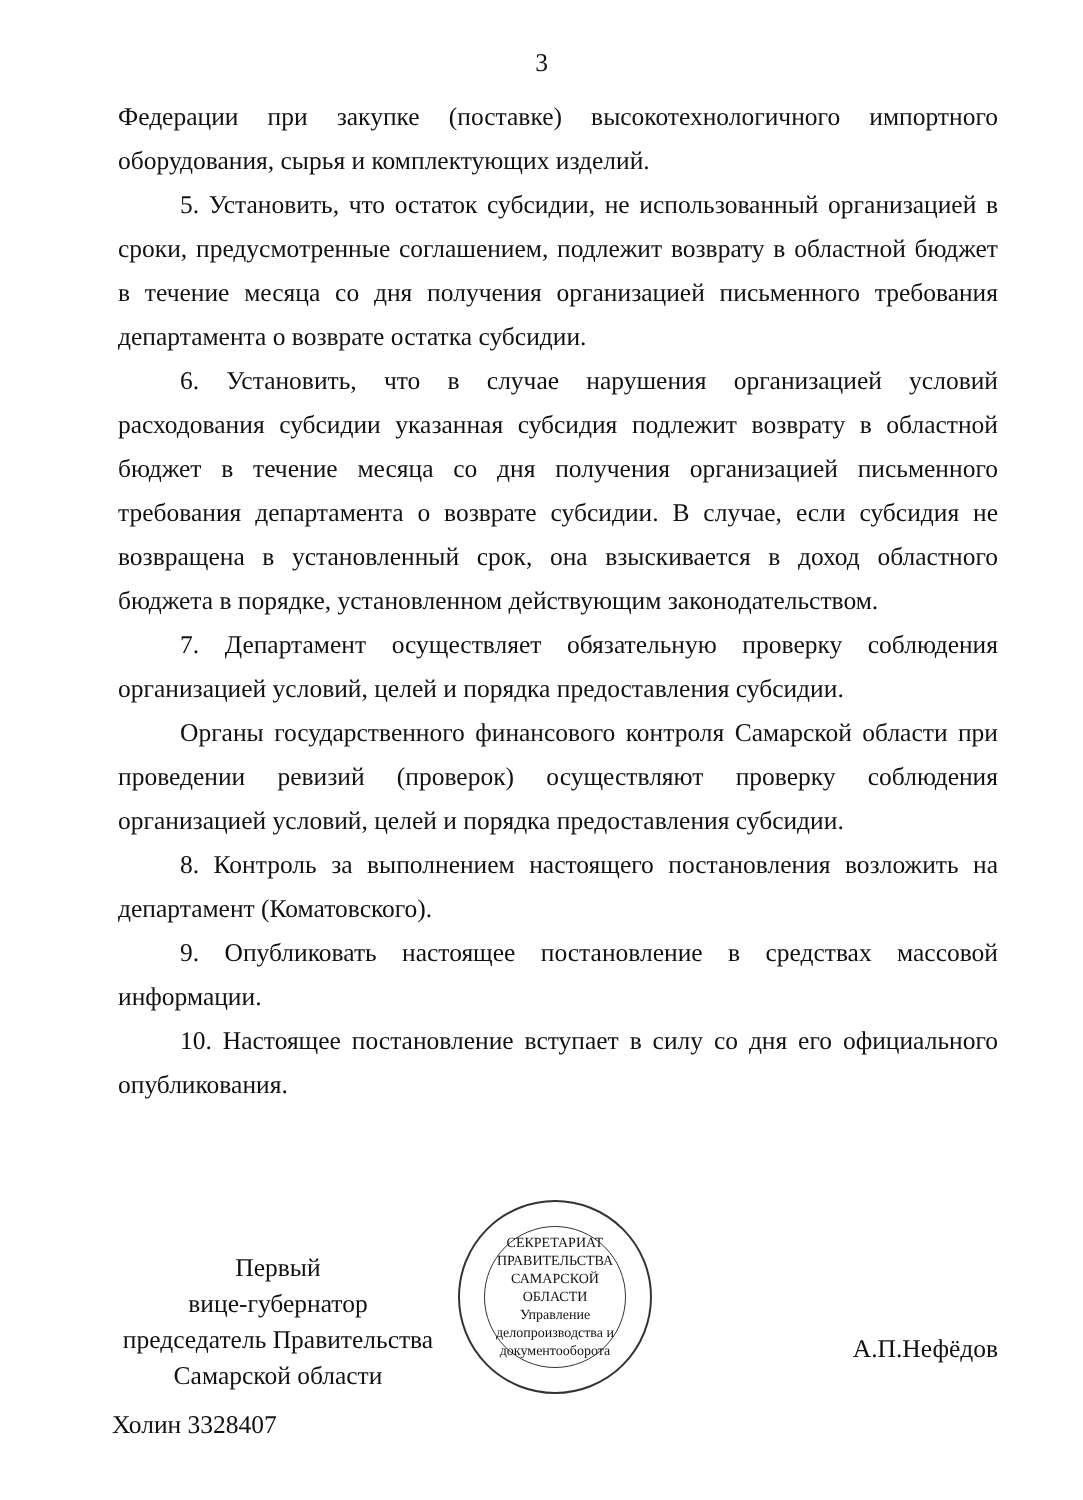3
Федерации при закупке (поставке) высокотехнологичного импортного оборудования, сырья и комплектующих изделий.
5. Установить, что остаток субсидии, не использованный организацией в сроки, предусмотренные соглашением, подлежит возврату в областной бюджет в течение месяца со дня получения организацией письменного требования департамента о возврате остатка субсидии.
6. Установить, что в случае нарушения организацией условий расходования субсидии указанная субсидия подлежит возврату в областной бюджет в течение месяца со дня получения организацией письменного требования департамента о возврате субсидии. В случае, если субсидия не возвращена в установленный срок, она взыскивается в доход областного бюджета в порядке, установленном действующим законодательством.
7. Департамент осуществляет обязательную проверку соблюдения организацией условий, целей и порядка предоставления субсидии.
Органы государственного финансового контроля Самарской области при проведении ревизий (проверок) осуществляют проверку соблюдения организацией условий, целей и порядка предоставления субсидии.
8. Контроль за выполнением настоящего постановления возложить на департамент (Коматовского).
9. Опубликовать настоящее постановление в средствах массовой информации.
10. Настоящее постановление вступает в силу со дня его официального опубликования.
Первый
вице-губернатор
председатель Правительства
Самарской области
СЕКРЕТАРИАТ ПРАВИТЕЛЬСТВА САМАРСКОЙ ОБЛАСТИ
Управление делопроизводства и документооборота
А.П.Нефёдов
Холин 3328407